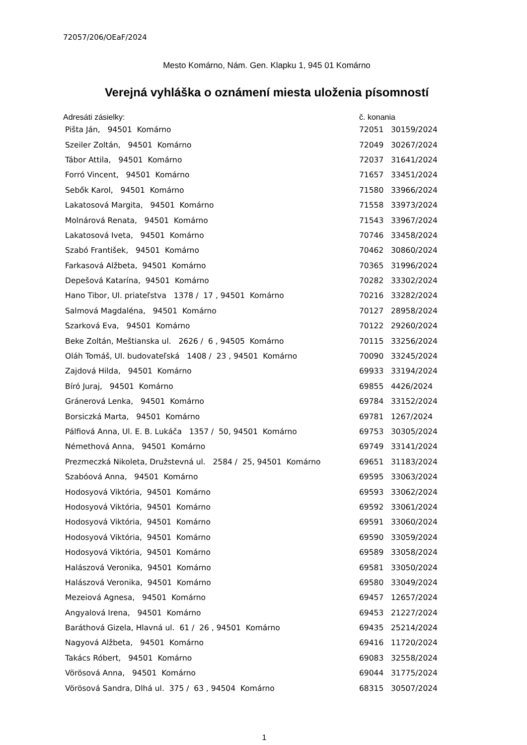72057/206/OEaF/2024
Mesto Komárno, Nám. Gen. Klapku 1, 945 01 Komárno
Verejná vyhláška o oznámení miesta uloženia písomností
| Adresáti zásielky: | č. konania | |
| --- | --- | --- |
| Pišta Ján, 94501 Komárno | 72051 | 30159/2024 |
| Szeiler Zoltán, 94501 Komárno | 72049 | 30267/2024 |
| Tábor Attila, 94501 Komárno | 72037 | 31641/2024 |
| Forró Vincent, 94501 Komárno | 71657 | 33451/2024 |
| Sebők Karol, 94501 Komárno | 71580 | 33966/2024 |
| Lakatosová Margita, 94501 Komárno | 71558 | 33973/2024 |
| Molnárová Renata, 94501 Komárno | 71543 | 33967/2024 |
| Lakatosová Iveta, 94501 Komárno | 70746 | 33458/2024 |
| Szabó František, 94501 Komárno | 70462 | 30860/2024 |
| Farkasová Alžbeta, 94501 Komárno | 70365 | 31996/2024 |
| Depešová Katarína, 94501 Komárno | 70282 | 33302/2024 |
| Hano Tibor, Ul. priateľstva 1378 / 17 , 94501 Komárno | 70216 | 33282/2024 |
| Salmová Magdaléna, 94501 Komárno | 70127 | 28958/2024 |
| Szarková Eva, 94501 Komárno | 70122 | 29260/2024 |
| Beke Zoltán, Meštianska ul. 2626 / 6 , 94505 Komárno | 70115 | 33256/2024 |
| Oláh Tomáš, Ul. budovateľská 1408 / 23 , 94501 Komárno | 70090 | 33245/2024 |
| Zajdová Hilda, 94501 Komárno | 69933 | 33194/2024 |
| Bíró Juraj, 94501 Komárno | 69855 | 4426/2024 |
| Gránerová Lenka, 94501 Komárno | 69784 | 33152/2024 |
| Borsiczká Marta, 94501 Komárno | 69781 | 1267/2024 |
| Pálfiová Anna, Ul. E. B. Lukáča 1357 / 50, 94501 Komárno | 69753 | 30305/2024 |
| Némethová Anna, 94501 Komárno | 69749 | 33141/2024 |
| Prezmeczká Nikoleta, Družstevná ul. 2584 / 25, 94501 Komárno | 69651 | 31183/2024 |
| Szabóová Anna, 94501 Komárno | 69595 | 33063/2024 |
| Hodosyová Viktória, 94501 Komárno | 69593 | 33062/2024 |
| Hodosyová Viktória, 94501 Komárno | 69592 | 33061/2024 |
| Hodosyová Viktória, 94501 Komárno | 69591 | 33060/2024 |
| Hodosyová Viktória, 94501 Komárno | 69590 | 33059/2024 |
| Hodosyová Viktória, 94501 Komárno | 69589 | 33058/2024 |
| Halászová Veronika, 94501 Komárno | 69581 | 33050/2024 |
| Halászová Veronika, 94501 Komárno | 69580 | 33049/2024 |
| Mezeiová Agnesa, 94501 Komárno | 69457 | 12657/2024 |
| Angyalová Irena, 94501 Komárno | 69453 | 21227/2024 |
| Baráthová Gizela, Hlavná ul. 61 / 26 , 94501 Komárno | 69435 | 25214/2024 |
| Nagyová Alžbeta, 94501 Komárno | 69416 | 11720/2024 |
| Takács Róbert, 94501 Komárno | 69083 | 32558/2024 |
| Vörösová Anna, 94501 Komárno | 69044 | 31775/2024 |
| Vörösová Sandra, Dlhá ul. 375 / 63 , 94504 Komárno | 68315 | 30507/2024 |
1